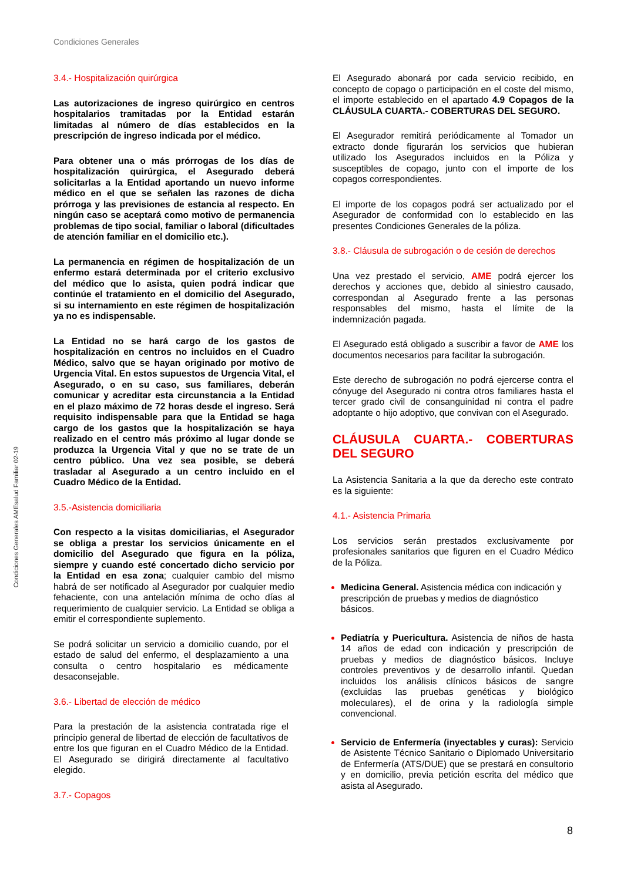Condiciones Generales
Condiciones Generales AMEsalud Familiar 02-19
3.4.- Hospitalización quirúrgica
Las autorizaciones de ingreso quirúrgico en centros hospitalarios tramitadas por la Entidad estarán limitadas al número de días establecidos en la prescripción de ingreso indicada por el médico.
Para obtener una o más prórrogas de los días de hospitalización quirúrgica, el Asegurado deberá solicitarlas a la Entidad aportando un nuevo informe médico en el que se señalen las razones de dicha prórroga y las previsiones de estancia al respecto. En ningún caso se aceptará como motivo de permanencia problemas de tipo social, familiar o laboral (dificultades de atención familiar en el domicilio etc.).
La permanencia en régimen de hospitalización de un enfermo estará determinada por el criterio exclusivo del médico que lo asista, quien podrá indicar que continúe el tratamiento en el domicilio del Asegurado, si su internamiento en este régimen de hospitalización ya no es indispensable.
La Entidad no se hará cargo de los gastos de hospitalización en centros no incluidos en el Cuadro Médico, salvo que se hayan originado por motivo de Urgencia Vital. En estos supuestos de Urgencia Vital, el Asegurado, o en su caso, sus familiares, deberán comunicar y acreditar esta circunstancia a la Entidad en el plazo máximo de 72 horas desde el ingreso. Será requisito indispensable para que la Entidad se haga cargo de los gastos que la hospitalización se haya realizado en el centro más próximo al lugar donde se produzca la Urgencia Vital y que no se trate de un centro público. Una vez sea posible, se deberá trasladar al Asegurado a un centro incluido en el Cuadro Médico de la Entidad.
3.5.-Asistencia domiciliaria
Con respecto a la visitas domiciliarias, el Asegurador se obliga a prestar los servicios únicamente en el domicilio del Asegurado que figura en la póliza, siempre y cuando esté concertado dicho servicio por la Entidad en esa zona; cualquier cambio del mismo habrá de ser notificado al Asegurador por cualquier medio fehaciente, con una antelación mínima de ocho días al requerimiento de cualquier servicio. La Entidad se obliga a emitir el correspondiente suplemento.
Se podrá solicitar un servicio a domicilio cuando, por el estado de salud del enfermo, el desplazamiento a una consulta o centro hospitalario es médicamente desaconsejable.
3.6.- Libertad de elección de médico
Para la prestación de la asistencia contratada rige el principio general de libertad de elección de facultativos de entre los que figuran en el Cuadro Médico de la Entidad. El Asegurado se dirigirá directamente al facultativo elegido.
3.7.- Copagos
El Asegurado abonará por cada servicio recibido, en concepto de copago o participación en el coste del mismo, el importe establecido en el apartado 4.9 Copagos de la CLÁUSULA CUARTA.- COBERTURAS DEL SEGURO.
El Asegurador remitirá periódicamente al Tomador un extracto donde figurarán los servicios que hubieran utilizado los Asegurados incluidos en la Póliza y susceptibles de copago, junto con el importe de los copagos correspondientes.
El importe de los copagos podrá ser actualizado por el Asegurador de conformidad con lo establecido en las presentes Condiciones Generales de la póliza.
3.8.- Cláusula de subrogación o de cesión de derechos
Una vez prestado el servicio, AME podrá ejercer los derechos y acciones que, debido al siniestro causado, correspondan al Asegurado frente a las personas responsables del mismo, hasta el límite de la indemnización pagada.
El Asegurado está obligado a suscribir a favor de AME los documentos necesarios para facilitar la subrogación.
Este derecho de subrogación no podrá ejercerse contra el cónyuge del Asegurado ni contra otros familiares hasta el tercer grado civil de consanguinidad ni contra el padre adoptante o hijo adoptivo, que convivan con el Asegurado.
CLÁUSULA CUARTA.- COBERTURAS DEL SEGURO
La Asistencia Sanitaria a la que da derecho este contrato es la siguiente:
4.1.- Asistencia Primaria
Los servicios serán prestados exclusivamente por profesionales sanitarios que figuren en el Cuadro Médico de la Póliza.
Medicina General. Asistencia médica con indicación y prescripción de pruebas y medios de diagnóstico básicos.
Pediatría y Puericultura. Asistencia de niños de hasta 14 años de edad con indicación y prescripción de pruebas y medios de diagnóstico básicos. Incluye controles preventivos y de desarrollo infantil. Quedan incluidos los análisis clínicos básicos de sangre (excluidas las pruebas genéticas y biológico moleculares), el de orina y la radiología simple convencional.
Servicio de Enfermería (inyectables y curas): Servicio de Asistente Técnico Sanitario o Diplomado Universitario de Enfermería (ATS/DUE) que se prestará en consultorio y en domicilio, previa petición escrita del médico que asista al Asegurado.
8